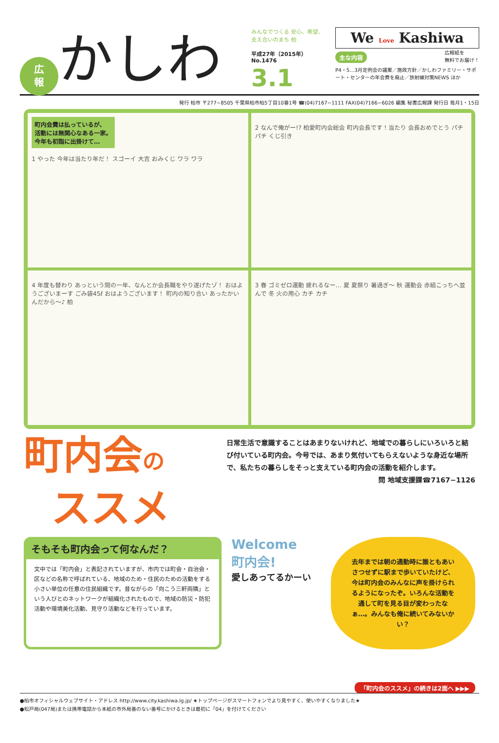広
報
かしわ
みんなでつくる 安心、希望、
支え合いのまち 柏
平成27年（2015年）
No.1476
3.1
We Love Kashiwa
主な内容 広報紙を
無料でお届け！
P4・5…3月定例会の議案／施政方針／かしわファミリー・サポート・センターの年会費を廃止／放射線対策NEWS ほか
発行 柏市 〒277−8505 千葉県柏市柏5丁目10番1号 ☎(04)7167−1111 FAX(04)7166−6026 編集 秘書広報課 発行日 毎月1・15日
町内会費は払っているが、
活動には無関心なある一家。
今年も初詣に出掛けて…
1 やった 今年は当たり年だ！ スゴーイ 大吉 おみくじ ワラ ワラ
2 なんで俺がー!? 柏愛町内会総会 町内会長です！当たり 会長おめでとう パチ パチ くじ引き
4 年度も替わり あっという間の一年、なんとか会長職をやり遂げたゾ！ おはようございまーす ごみ袋45ℓ おはようございます！ 町内の知り合い あったかいんだから～♪ 柏
3 春 ゴミゼロ運動 疲れるなー… 夏 夏祭り 暑過ぎ～ 秋 運動会 赤組こっちへ並んで 冬 火の用心 カチ カチ
町内会の
ススメ
日常生活で意識することはあまりないけれど、地域での暮らしにいろいろと結び付いている町内会。今号では、あまり気付いてもらえないような身近な場所で、私たちの暮らしをそっと支えている町内会の活動を紹介します。
問 地域支援課☎7167−1126
そもそも町内会って何なんだ？
文中では「町内会」と表記されていますが、市内では町会・自治会・区などの名称で呼ばれている、地域のため・住民のための活動をする小さい単位の任意の住民組織です。昔ながらの「向こう三軒両隣」という人びとのネットワークが組織化されたもので、地域の防災・防犯活動や環境美化活動、見守り活動などを行っています。
Welcome
町内会!
愛しあってるかーい
去年までは朝の通勤時に誰ともあいさつせずに駅まで歩いていたけど、今は町内会のみんなに声を掛けられるようになったぞ。いろんな活動を通して町を見る目が変わったなぁ…。みんなも俺に続いてみないかい？
「町内会のススメ」の続きは2面へ ▶▶▶
●柏市オフィシャルウェブサイト・アドレス http://www.city.kashiwa.lg.jp/ ★トップページがスマートフォンでより見やすく、使いやすくなりました★
●松戸局(047局)または携帯電話から本紙の市外局番のない番号にかけるときは最初に「04」を付けてください